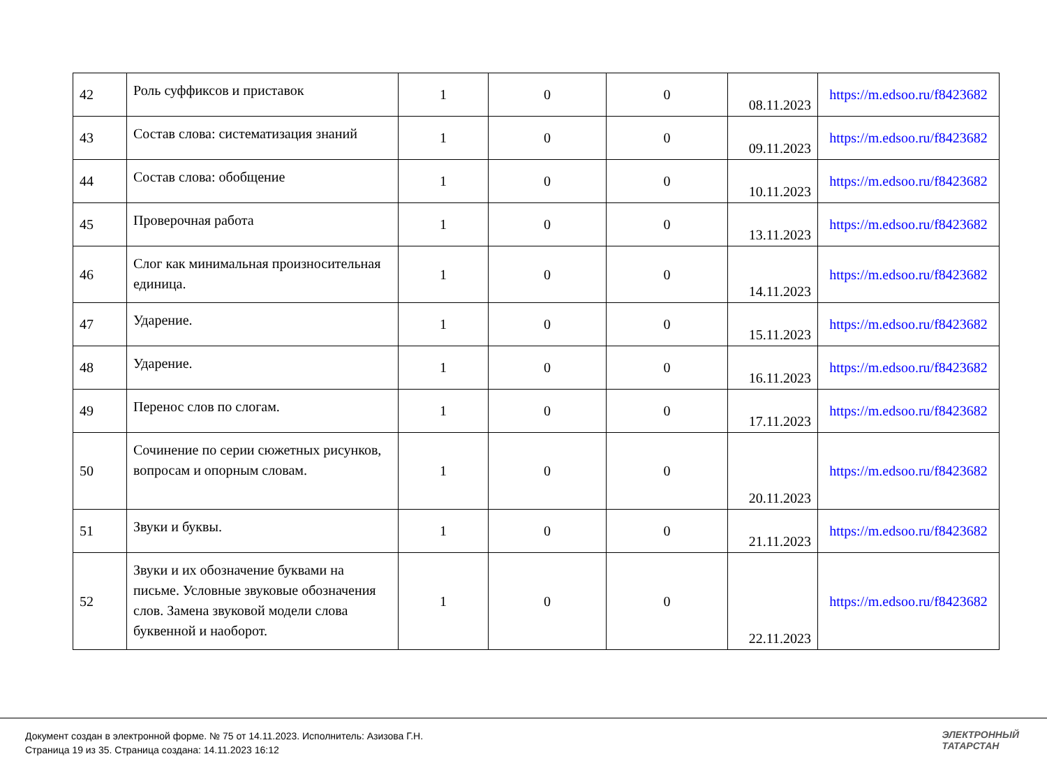| 42 | Роль суффиксов и приставок | 1 | 0 | 0 | 08.11.2023 | https://m.edsoo.ru/f8423682 |
| 43 | Состав слова: систематизация знаний | 1 | 0 | 0 | 09.11.2023 | https://m.edsoo.ru/f8423682 |
| 44 | Состав слова: обобщение | 1 | 0 | 0 | 10.11.2023 | https://m.edsoo.ru/f8423682 |
| 45 | Проверочная работа | 1 | 0 | 0 | 13.11.2023 | https://m.edsoo.ru/f8423682 |
| 46 | Слог как минимальная произносительная единица. | 1 | 0 | 0 | 14.11.2023 | https://m.edsoo.ru/f8423682 |
| 47 | Ударение. | 1 | 0 | 0 | 15.11.2023 | https://m.edsoo.ru/f8423682 |
| 48 | Ударение. | 1 | 0 | 0 | 16.11.2023 | https://m.edsoo.ru/f8423682 |
| 49 | Перенос слов по слогам. | 1 | 0 | 0 | 17.11.2023 | https://m.edsoo.ru/f8423682 |
| 50 | Сочинение по серии сюжетных рисунков, вопросам и опорным словам. | 1 | 0 | 0 | 20.11.2023 | https://m.edsoo.ru/f8423682 |
| 51 | Звуки и буквы. | 1 | 0 | 0 | 21.11.2023 | https://m.edsoo.ru/f8423682 |
| 52 | Звуки и их обозначение буквами на письме. Условные звуковые обозначения слов. Замена звуковой модели слова буквенной и наоборот. | 1 | 0 | 0 | 22.11.2023 | https://m.edsoo.ru/f8423682 |
Документ создан в электронной форме. № 75 от 14.11.2023. Исполнитель: Азизова Г.Н.
Страница 19 из 35. Страница создана: 14.11.2023 16:12
ЭЛЕКТРОННЫЙ
ТАТАРСТАН